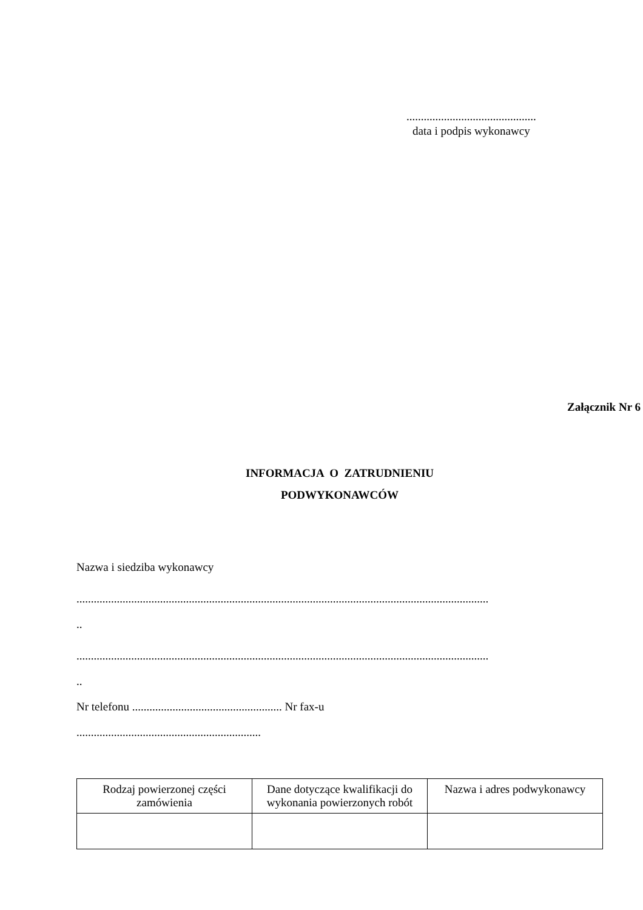.............................................
data i podpis wykonawcy
Załącznik Nr 6
INFORMACJA O ZATRUDNIENIU
PODWYKONAWCÓW
Nazwa i siedziba wykonawcy
...............................................................................................................................................
..
...............................................................................................................................................
..
Nr telefonu .................................................... Nr fax-u
................................................................
| Rodzaj powierzonej części zamówienia | Dane dotyczące kwalifikacji do wykonania powierzonych robót | Nazwa i adres podwykonawcy |